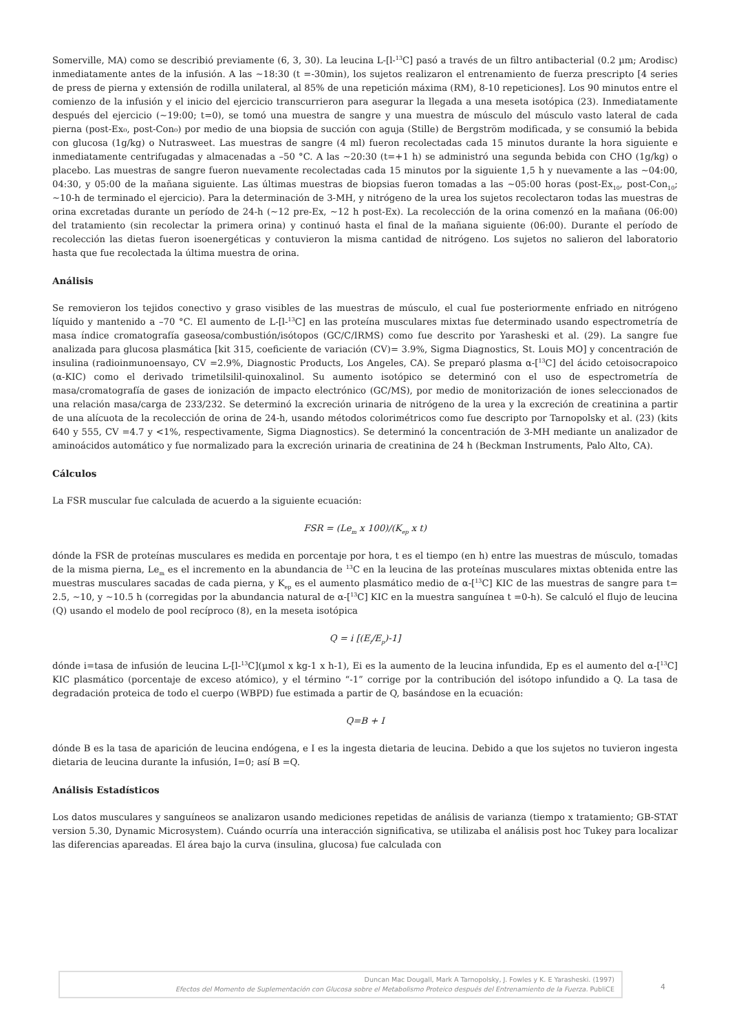Somerville, MA) como se describió previamente (6, 3, 30). La leucina L-[l-<sup>13</sup>C] pasó a través de un filtro antibacterial (0.2 µm; Arodisc) inmediatamente antes de la infusión. A las ~18:30 (t =-30min), los sujetos realizaron el entrenamiento de fuerza prescripto [4 series de press de pierna y extensión de rodilla unilateral, al 85% de una repetición máxima (RM), 8-10 repeticiones]. Los 90 minutos entre el comienzo de la infusión y el inicio del ejercicio transcurrieron para asegurar la llegada a una meseta isotópica (23). Inmediatamente después del ejercicio (~19:00; t=0), se tomó una muestra de sangre y una muestra de músculo del músculo vasto lateral de cada pierna (post-Ex₀, post-Con₀) por medio de una biopsia de succión con aguja (Stille) de Bergström modificada, y se consumió la bebida con glucosa (1g/kg) o Nutrasweet. Las muestras de sangre (4 ml) fueron recolectadas cada 15 minutos durante la hora siguiente e inmediatamente centrifugadas y almacenadas a –50 °C. A las ~20:30 (t=+1 h) se administró una segunda bebida con CHO (1g/kg) o placebo. Las muestras de sangre fueron nuevamente recolectadas cada 15 minutos por la siguiente 1,5 h y nuevamente a las ~04:00, 04:30, y 05:00 de la mañana siguiente. Las últimas muestras de biopsias fueron tomadas a las ~05:00 horas (post-Ex<sub>10</sub>, post-Con<sub>10</sub>; ~10-h de terminado el ejercicio). Para la determinación de 3-MH, y nitrógeno de la urea los sujetos recolectaron todas las muestras de orina excretadas durante un período de 24-h (~12 pre-Ex, ~12 h post-Ex). La recolección de la orina comenzó en la mañana (06:00) del tratamiento (sin recolectar la primera orina) y continuó hasta el final de la mañana siguiente (06:00). Durante el período de recolección las dietas fueron isoenergéticas y contuvieron la misma cantidad de nitrógeno. Los sujetos no salieron del laboratorio hasta que fue recolectada la última muestra de orina.
Análisis
Se removieron los tejidos conectivo y graso visibles de las muestras de músculo, el cual fue posteriormente enfriado en nitrógeno líquido y mantenido a –70 °C. El aumento de L-[l-<sup>13</sup>C] en las proteína musculares mixtas fue determinado usando espectrometría de masa índice cromatografía gaseosa/combustión/isótopos (GC/C/IRMS) como fue descrito por Yarasheski et al. (29). La sangre fue analizada para glucosa plasmática [kit 315, coeficiente de variación (CV)= 3.9%, Sigma Diagnostics, St. Louis MO] y concentración de insulina (radioinmunoensayo, CV =2.9%, Diagnostic Products, Los Angeles, CA). Se preparó plasma α-[<sup>13</sup>C] del ácido cetoisocrapoico (α-KIC) como el derivado trimetilsilil-quinoxalinol. Su aumento isotópico se determinó con el uso de espectrometría de masa/cromatografía de gases de ionización de impacto electrónico (GC/MS), por medio de monitorización de iones seleccionados de una relación masa/carga de 233/232. Se determinó la excreción urinaria de nitrógeno de la urea y la excreción de creatinina a partir de una alícuota de la recolección de orina de 24-h, usando métodos colorimétricos como fue descripto por Tarnopolsky et al. (23) (kits 640 y 555, CV =4.7 y <1%, respectivamente, Sigma Diagnostics). Se determinó la concentración de 3-MH mediante un analizador de aminoácidos automático y fue normalizado para la excreción urinaria de creatinina de 24 h (Beckman Instruments, Palo Alto, CA).
Cálculos
La FSR muscular fue calculada de acuerdo a la siguiente ecuación:
FSR = (Le<sub>m</sub> x 100)/(K<sub>ep</sub> x t)
dónde la FSR de proteínas musculares es medida en porcentaje por hora, t es el tiempo (en h) entre las muestras de músculo, tomadas de la misma pierna, Le<sub>m</sub> es el incremento en la abundancia de <sup>13</sup>C en la leucina de las proteínas musculares mixtas obtenida entre las muestras musculares sacadas de cada pierna, y K<sub>ep</sub> es el aumento plasmático medio de α-[<sup>13</sup>C] KIC de las muestras de sangre para t= 2.5, ~10, y ~10.5 h (corregidas por la abundancia natural de α-[<sup>13</sup>C] KIC en la muestra sanguínea t =0-h). Se calculó el flujo de leucina (Q) usando el modelo de pool recíproco (8), en la meseta isotópica
Q = i [(E<sub>i</sub>/E<sub>p</sub>)-1]
dónde i=tasa de infusión de leucina L-[l-<sup>13</sup>C](µmol x kg-1 x h-1), Ei es la aumento de la leucina infundida, Ep es el aumento del α-[<sup>13</sup>C] KIC plasmático (porcentaje de exceso atómico), y el término “-1” corrige por la contribución del isótopo infundido a Q. La tasa de degradación proteica de todo el cuerpo (WBPD) fue estimada a partir de Q, basándose en la ecuación:
Q=B + I
dónde B es la tasa de aparición de leucina endógena, e I es la ingesta dietaria de leucina. Debido a que los sujetos no tuvieron ingesta dietaria de leucina durante la infusión, I=0; así B =Q.
Análisis Estadísticos
Los datos musculares y sanguíneos se analizaron usando mediciones repetidas de análisis de varianza (tiempo x tratamiento; GB-STAT version 5.30, Dynamic Microsystem). Cuándo ocurría una interacción significativa, se utilizaba el análisis post hoc Tukey para localizar las diferencias apareadas. El área bajo la curva (insulina, glucosa) fue calculada con
Duncan Mac Dougall, Mark A Tarnopolsky, J. Fowles y K. E Yarasheski. (1997)
Efectos del Momento de Suplementación con Glucosa sobre el Metabolismo Proteico después del Entrenamiento de la Fuerza. PubliCE
4